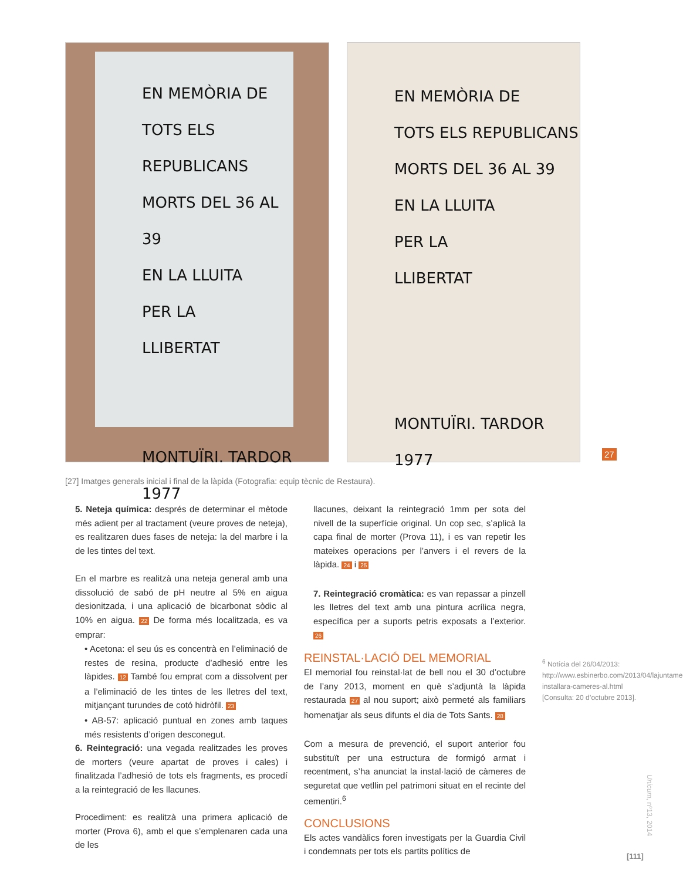EN MEMÒRIA DE
TOTS ELS REPUBLICANS
MORTS DEL 36 AL 39
EN LA LLUITA
PER LA
LLIBERTAT
MONTUÏRI. TARDOR 1977
EN MEMÒRIA DE
TOTS ELS REPUBLICANS
MORTS DEL 36 AL 39
EN LA LLUITA
PER LA
LLIBERTAT
MONTUÏRI. TARDOR 1977
27
[27] Imatges generals inicial i final de la làpida (Fotografia: equip tècnic de Restaura).
5. Neteja química: després de determinar el mètode més adient per al tractament (veure proves de neteja), es realitzaren dues fases de neteja: la del marbre i la de les tintes del text.
En el marbre es realitzà una neteja general amb una dissolució de sabó de pH neutre al 5% en aigua desionitzada, i una aplicació de bicarbonat sòdic al 10% en aigua. 22 De forma més localitzada, es va emprar:
• Acetona: el seu ús es concentrà en l’eliminació de restes de resina, producte d’adhesió entre les làpides. 12 També fou emprat com a dissolvent per a l’eliminació de les tintes de les lletres del text, mitjançant turundes de cotó hidròfil. 23
• AB-57: aplicació puntual en zones amb taques més resistents d’origen desconegut.
6. Reintegració: una vegada realitzades les proves de morters (veure apartat de proves i cales) i finalitzada l’adhesió de tots els fragments, es procedí a la reintegració de les llacunes.
Procediment: es realitzà una primera aplicació de morter (Prova 6), amb el que s’emplenaren cada una de les
llacunes, deixant la reintegració 1mm per sota del nivell de la superfície original. Un cop sec, s’aplicà la capa final de morter (Prova 11), i es van repetir les mateixes operacions per l’anvers i el revers de la làpida. 24 i 25
7. Reintegració cromàtica: es van repassar a pinzell les lletres del text amb una pintura acrílica negra, específica per a suports petris exposats a l’exterior. 26
REINSTAL·LACIÓ DEL MEMORIAL
El memorial fou reinstal·lat de bell nou el 30 d’octubre de l’any 2013, moment en què s’adjuntà la làpida restaurada 27 al nou suport; això permeté als familiars homenatjar als seus difunts el dia de Tots Sants. 28
Com a mesura de prevenció, el suport anterior fou substituït per una estructura de formigó armat i recentment, s’ha anunciat la instal·lació de càmeres de seguretat que vetllin pel patrimoni situat en el recinte del cementiri.<sup>6</sup>
CONCLUSIONS
Els actes vandàlics foren investigats per la Guardia Civil i condemnats per tots els partits polítics de
<sup>6</sup> Notícia del 26/04/2013: http://www.esbinerbo.com/2013/04/lajuntament-installara-cameres-al.html [Consulta: 20 d’octubre 2013].
Unicum, nº13, 2014
[111]